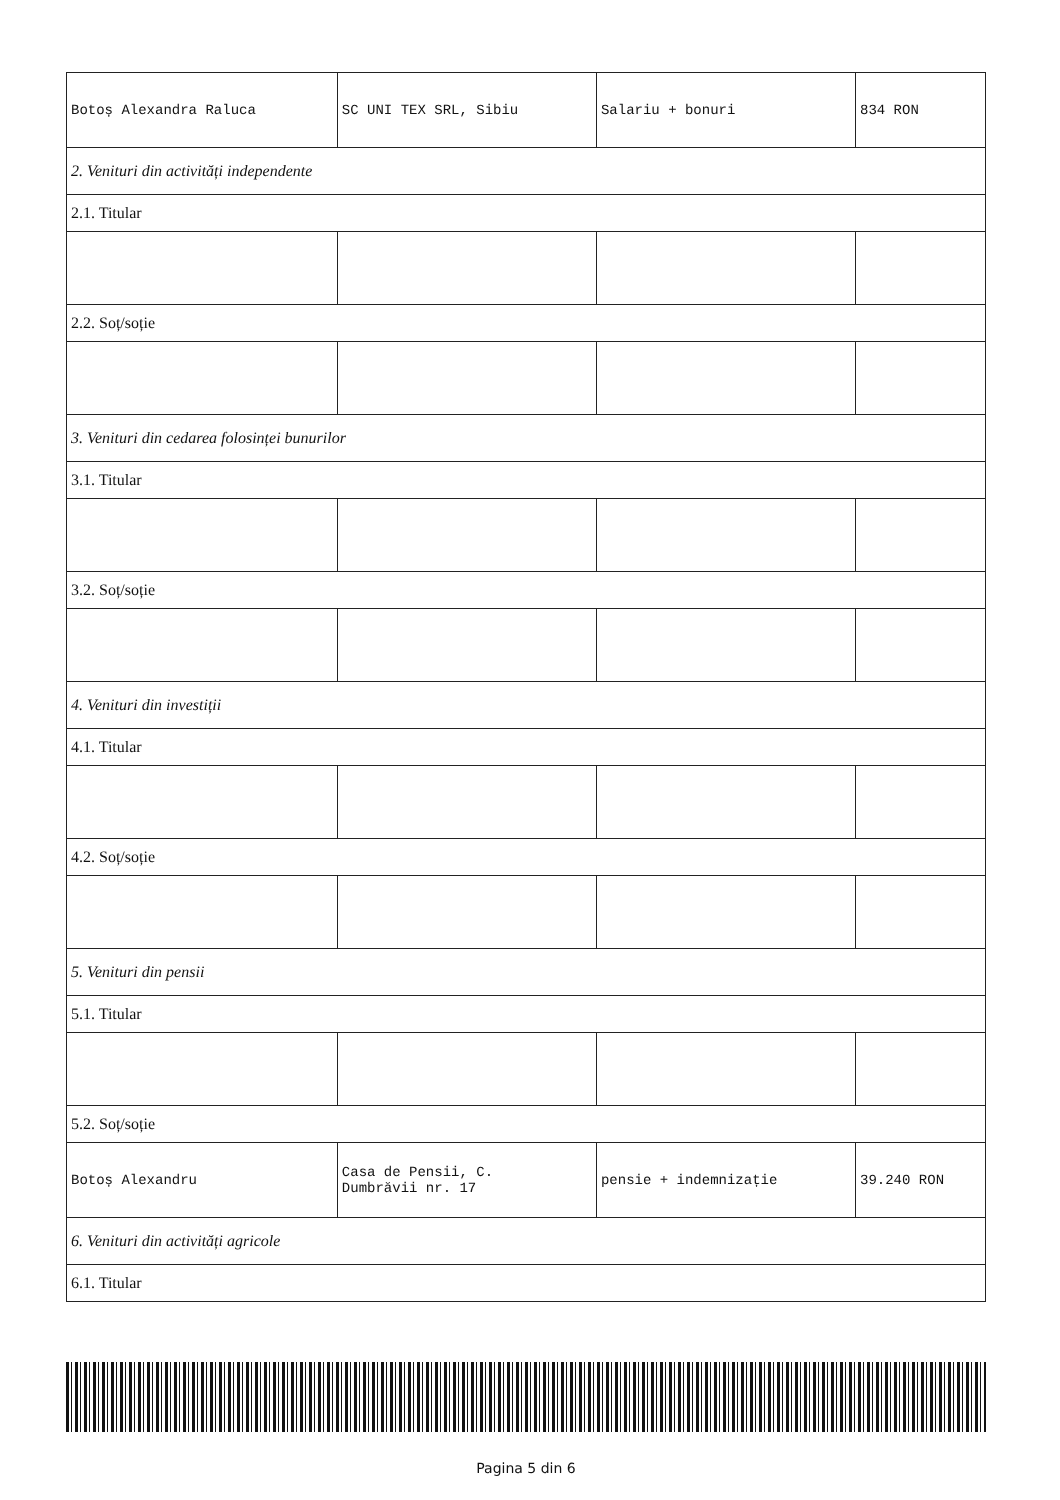| Botoș Alexandra Raluca | SC UNI TEX SRL, Sibiu | Salariu + bonuri | 834 RON |
| 2. Venituri din activități independente | | | |
| 2.1. Titular | | | |
| 2.2. Soț/soție | | | |
| 3. Venituri din cedarea folosinței bunurilor | | | |
| 3.1. Titular | | | |
| 3.2. Soț/soție | | | |
| 4. Venituri din investiții | | | |
| 4.1. Titular | | | |
| 4.2. Soț/soție | | | |
| 5. Venituri din pensii | | | |
| 5.1. Titular | | | |
| 5.2. Soț/soție | | | |
| Botoș Alexandru | Casa de Pensii, C. Dumbrăvii nr. 17 | pensie + indemnizație | 39.240 RON |
| 6. Venituri din activități agricole | | | |
| 6.1. Titular | | | |
Pagina 5 din 6